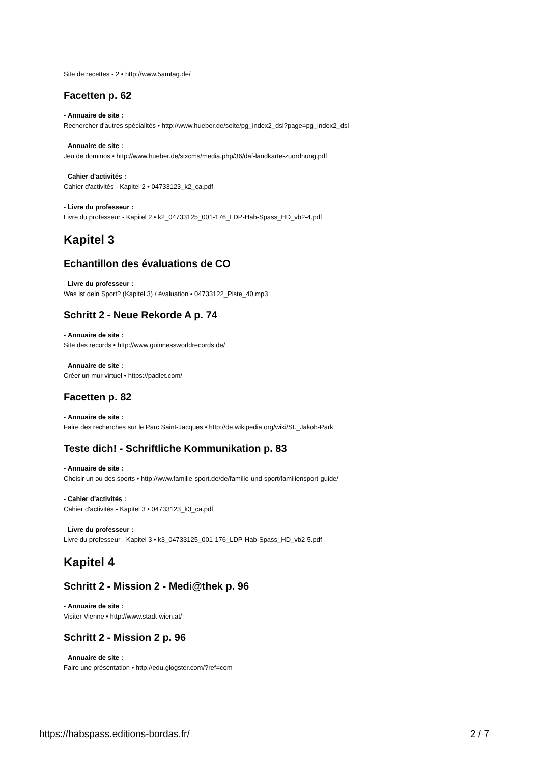Site de recettes - 2 • http://www.5amtag.de/
Facetten p. 62
- Annuaire de site :
Rechercher d'autres spécialités • http://www.hueber.de/seite/pg_index2_dsl?page=pg_index2_dsl
- Annuaire de site :
Jeu de dominos • http://www.hueber.de/sixcms/media.php/36/daf-landkarte-zuordnung.pdf
- Cahier d'activités :
Cahier d'activités - Kapitel 2 • 04733123_k2_ca.pdf
- Livre du professeur :
Livre du professeur - Kapitel 2 • k2_04733125_001-176_LDP-Hab-Spass_HD_vb2-4.pdf
Kapitel 3
Echantillon des évaluations de CO
- Livre du professeur :
Was ist dein Sport? (Kapitel 3) / évaluation • 04733122_Piste_40.mp3
Schritt 2 - Neue Rekorde A p. 74
- Annuaire de site :
Site des records • http://www.guinnessworldrecords.de/
- Annuaire de site :
Créer un mur virtuel • https://padlet.com/
Facetten p. 82
- Annuaire de site :
Faire des recherches sur le Parc Saint-Jacques • http://de.wikipedia.org/wiki/St._Jakob-Park
Teste dich! - Schriftliche Kommunikation p. 83
- Annuaire de site :
Choisir un ou des sports • http://www.familie-sport.de/de/familie-und-sport/familiensport-guide/
- Cahier d'activités :
Cahier d'activités - Kapitel 3 • 04733123_k3_ca.pdf
- Livre du professeur :
Livre du professeur - Kapitel 3 • k3_04733125_001-176_LDP-Hab-Spass_HD_vb2-5.pdf
Kapitel 4
Schritt 2 - Mission 2 - Medi@thek p. 96
- Annuaire de site :
Visiter Vienne • http://www.stadt-wien.at/
Schritt 2 - Mission 2 p. 96
- Annuaire de site :
Faire une présentation • http://edu.glogster.com/?ref=com
https://habspass.editions-bordas.fr/ 2 / 7